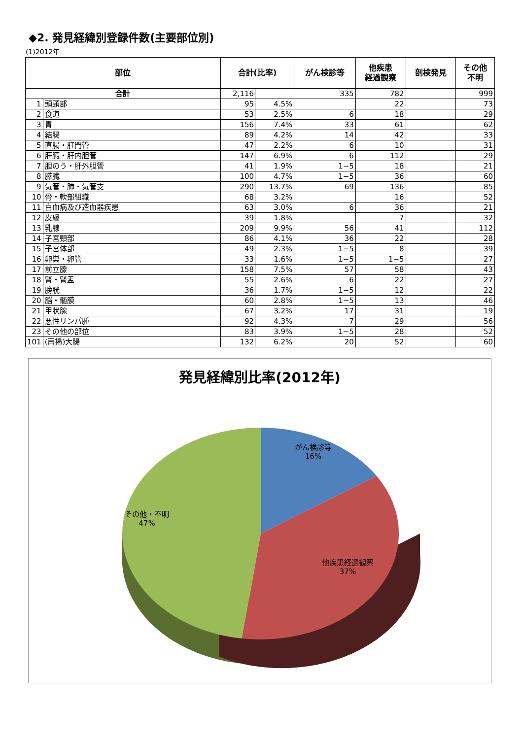◆2. 発見経緯別登録件数(主要部位別)
(1)2012年
| 部位 | | 合計(比率) | | がん検診等 | 他疾患 経過観察 | 剖検発見 | その他 不明 |
| --- | --- | --- | --- | --- | --- | --- | --- |
| 合計 | | 2,116 | | 335 | 782 | | 999 |
| 1 | 頭頸部 | 95 | 4.5% | | 22 | | 73 |
| 2 | 食道 | 53 | 2.5% | 6 | 18 | | 29 |
| 3 | 胃 | 156 | 7.4% | 33 | 61 | | 62 |
| 4 | 結腸 | 89 | 4.2% | 14 | 42 | | 33 |
| 5 | 直腸・肛門管 | 47 | 2.2% | 6 | 10 | | 31 |
| 6 | 肝臓・肝内胆管 | 147 | 6.9% | 6 | 112 | | 29 |
| 7 | 胆のう・肝外胆管 | 41 | 1.9% | 1−5 | 18 | | 21 |
| 8 | 膵臓 | 100 | 4.7% | 1−5 | 36 | | 60 |
| 9 | 気管・肺・気管支 | 290 | 13.7% | 69 | 136 | | 85 |
| 10 | 骨・軟部組織 | 68 | 3.2% | | 16 | | 52 |
| 11 | 白血病及び造血器疾患 | 63 | 3.0% | 6 | 36 | | 21 |
| 12 | 皮膚 | 39 | 1.8% | | 7 | | 32 |
| 13 | 乳腺 | 209 | 9.9% | 56 | 41 | | 112 |
| 14 | 子宮頸部 | 86 | 4.1% | 36 | 22 | | 28 |
| 15 | 子宮体部 | 49 | 2.3% | 1−5 | 8 | | 39 |
| 16 | 卵巣・卵管 | 33 | 1.6% | 1−5 | 1−5 | | 27 |
| 17 | 前立腺 | 158 | 7.5% | 57 | 58 | | 43 |
| 18 | 腎・腎盂 | 55 | 2.6% | 6 | 22 | | 27 |
| 19 | 膀胱 | 36 | 1.7% | 1−5 | 12 | | 22 |
| 20 | 脳・髄膜 | 60 | 2.8% | 1−5 | 13 | | 46 |
| 21 | 甲状腺 | 67 | 3.2% | 17 | 31 | | 19 |
| 22 | 悪性リンパ腫 | 92 | 4.3% | 7 | 29 | | 56 |
| 23 | その他の部位 | 83 | 3.9% | 1−5 | 28 | | 52 |
| 101 | (再掲)大腸 | 132 | 6.2% | 20 | 52 | | 60 |
発見経緯別比率(2012年)
がん検診等
16%
その他・不明
47%
他疾患経過観察
37%